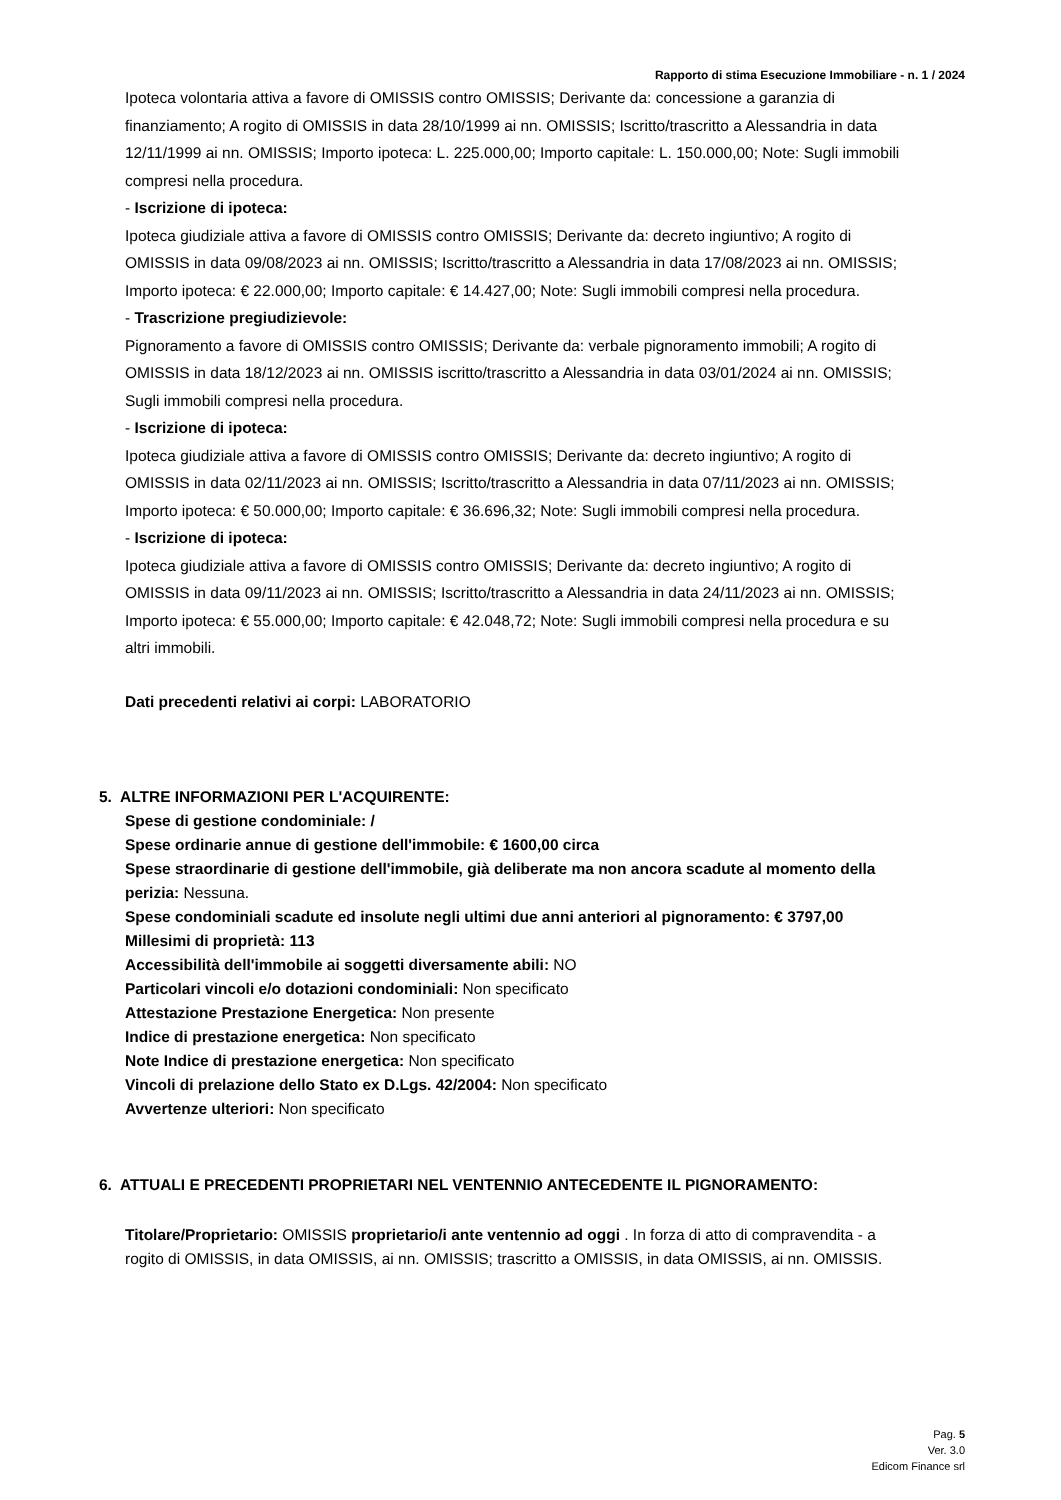Rapporto di stima Esecuzione Immobiliare - n. 1 / 2024
Ipoteca volontaria attiva a favore di OMISSIS contro OMISSIS; Derivante da: concessione a garanzia di finanziamento; A rogito di OMISSIS in data 28/10/1999 ai nn. OMISSIS; Iscritto/trascritto a Alessandria in data 12/11/1999 ai nn. OMISSIS; Importo ipoteca: L. 225.000,00; Importo capitale: L. 150.000,00; Note: Sugli immobili compresi nella procedura.
- Iscrizione di ipoteca:
Ipoteca giudiziale attiva a favore di OMISSIS contro OMISSIS; Derivante da: decreto ingiuntivo; A rogito di OMISSIS in data 09/08/2023 ai nn. OMISSIS; Iscritto/trascritto a Alessandria in data 17/08/2023 ai nn. OMISSIS; Importo ipoteca: € 22.000,00; Importo capitale: € 14.427,00; Note: Sugli immobili compresi nella procedura.
- Trascrizione pregiudizievole:
Pignoramento a favore di OMISSIS contro OMISSIS; Derivante da: verbale pignoramento immobili; A rogito di OMISSIS in data 18/12/2023 ai nn. OMISSIS iscritto/trascritto a Alessandria in data 03/01/2024 ai nn. OMISSIS; Sugli immobili compresi nella procedura.
- Iscrizione di ipoteca:
Ipoteca giudiziale attiva a favore di OMISSIS contro OMISSIS; Derivante da: decreto ingiuntivo; A rogito di OMISSIS in data 02/11/2023 ai nn. OMISSIS; Iscritto/trascritto a Alessandria in data 07/11/2023 ai nn. OMISSIS; Importo ipoteca: € 50.000,00; Importo capitale: € 36.696,32; Note: Sugli immobili compresi nella procedura.
- Iscrizione di ipoteca:
Ipoteca giudiziale attiva a favore di OMISSIS contro OMISSIS; Derivante da: decreto ingiuntivo; A rogito di OMISSIS in data 09/11/2023 ai nn. OMISSIS; Iscritto/trascritto a Alessandria in data 24/11/2023 ai nn. OMISSIS; Importo ipoteca: € 55.000,00; Importo capitale: € 42.048,72; Note: Sugli immobili compresi nella procedura e su altri immobili.
Dati precedenti relativi ai corpi: LABORATORIO
5. ALTRE INFORMAZIONI PER L'ACQUIRENTE:
Spese di gestione condominiale: /
Spese ordinarie annue di gestione dell'immobile: € 1600,00 circa
Spese straordinarie di gestione dell'immobile, già deliberate ma non ancora scadute al momento della perizia: Nessuna.
Spese condominiali scadute ed insolute negli ultimi due anni anteriori al pignoramento: € 3797,00
Millesimi di proprietà: 113
Accessibilità dell'immobile ai soggetti diversamente abili: NO
Particolari vincoli e/o dotazioni condominiali: Non specificato
Attestazione Prestazione Energetica: Non presente
Indice di prestazione energetica: Non specificato
Note Indice di prestazione energetica: Non specificato
Vincoli di prelazione dello Stato ex D.Lgs. 42/2004: Non specificato
Avvertenze ulteriori: Non specificato
6. ATTUALI E PRECEDENTI PROPRIETARI NEL VENTENNIO ANTECEDENTE IL PIGNORAMENTO:
Titolare/Proprietario: OMISSIS proprietario/i ante ventennio ad oggi . In forza di atto di compravendita - a rogito di OMISSIS, in data OMISSIS, ai nn. OMISSIS; trascritto a OMISSIS, in data OMISSIS, ai nn. OMISSIS.
Pag. 5
Ver. 3.0
Edicom Finance srl